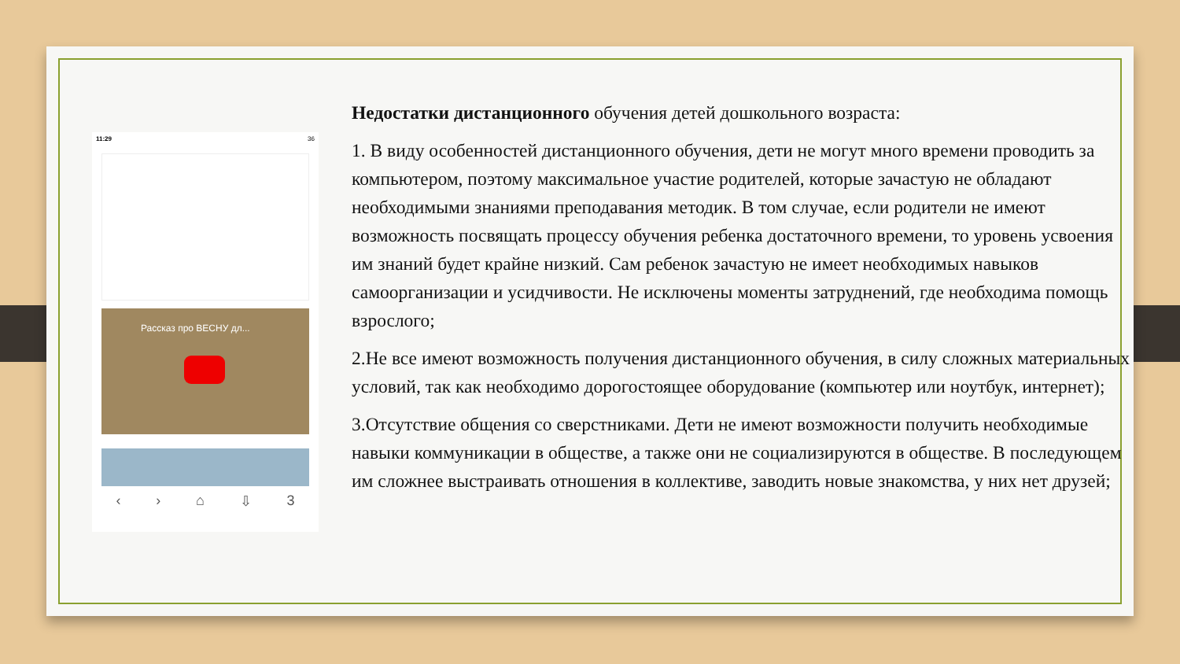11:29 36
Рассказ про ВЕСНУ дл...
‹ › ⌂ ⇩ 3
Недостатки дистанционного обучения детей дошкольного возраста:
1. В виду особенностей дистанционного обучения, дети не могут много времени проводить за компьютером, поэтому максимальное участие родителей, которые зачастую не обладают необходимыми знаниями преподавания методик. В том случае, если родители не имеют возможность посвящать процессу обучения ребенка достаточного времени, то уровень усвоения им знаний будет крайне низкий. Сам ребенок зачастую не имеет необходимых навыков самоорганизации и усидчивости. Не исключены моменты затруднений, где необходима помощь взрослого;
2.Не все имеют возможность получения дистанционного обучения, в силу сложных материальных условий, так как необходимо дорогостоящее оборудование (компьютер или ноутбук, интернет);
3.Отсутствие общения со сверстниками. Дети не имеют возможности получить необходимые навыки коммуникации в обществе, а также они не социализируются в обществе. В последующем им сложнее выстраивать отношения в коллективе, заводить новые знакомства, у них нет друзей;